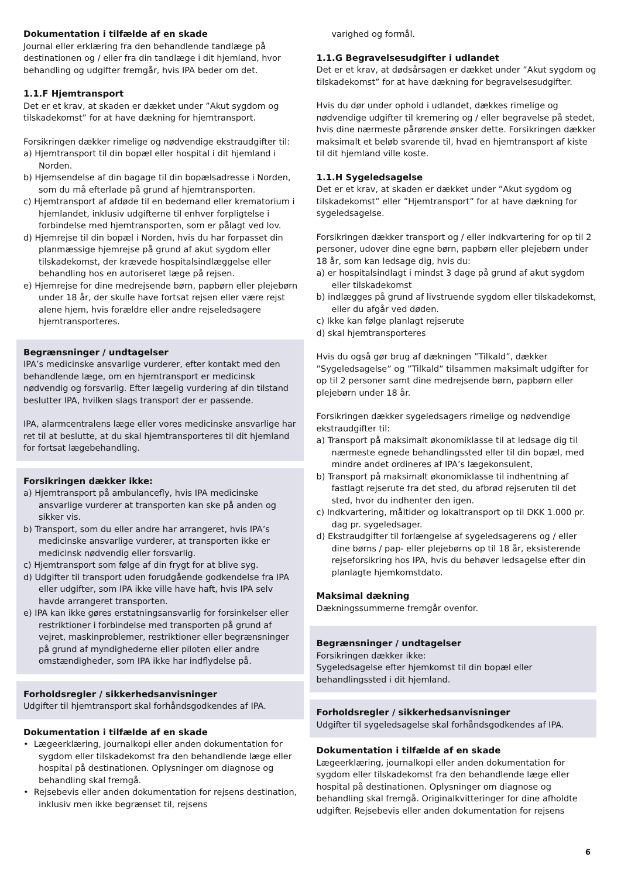Dokumentation i tilfælde af en skade
Journal eller erklæring fra den behandlende tandlæge på destinationen og / eller fra din tandlæge i dit hjemland, hvor behandling og udgifter fremgår, hvis IPA beder om det.
1.1.F Hjemtransport
Det er et krav, at skaden er dækket under ”Akut sygdom og tilskadekomst” for at have dækning for hjemtransport.
Forsikringen dækker rimelige og nødvendige ekstraudgifter til:
a) Hjemtransport til din bopæl eller hospital i dit hjemland i Norden.
b) Hjemsendelse af din bagage til din bopælsadresse i Norden, som du må efterlade på grund af hjemtransporten.
c) Hjemtransport af afdøde til en bedemand eller krematorium i hjemlandet, inklusiv udgifterne til enhver forpligtelse i forbindelse med hjemtransporten, som er pålagt ved lov.
d) Hjemrejse til din bopæl i Norden, hvis du har forpasset din planmæssige hjemrejse på grund af akut sygdom eller tilskadekomst, der krævede hospitalsindlæggelse eller behandling hos en autoriseret læge på rejsen.
e) Hjemrejse for dine medrejsende børn, papbørn eller plejebørn under 18 år, der skulle have fortsat rejsen eller være rejst alene hjem, hvis forældre eller andre rejseledsagere hjemtransporteres.
Begrænsninger / undtagelser
IPA’s medicinske ansvarlige vurderer, efter kontakt med den behandlende læge, om en hjemtransport er medicinsk nødvendig og forsvarlig. Efter lægelig vurdering af din tilstand beslutter IPA, hvilken slags transport der er passende.
IPA, alarmcentralens læge eller vores medicinske ansvarlige har ret til at beslutte, at du skal hjemtransporteres til dit hjemland for fortsat lægebehandling.
Forsikringen dækker ikke:
a) Hjemtransport på ambulancefly, hvis IPA medicinske ansvarlige vurderer at transporten kan ske på anden og sikker vis.
b) Transport, som du eller andre har arrangeret, hvis IPA’s medicinske ansvarlige vurderer, at transporten ikke er medicinsk nødvendig eller forsvarlig.
c) Hjemtransport som følge af din frygt for at blive syg.
d) Udgifter til transport uden forudgående godkendelse fra IPA eller udgifter, som IPA ikke ville have haft, hvis IPA selv havde arrangeret transporten.
e) IPA kan ikke gøres erstatningsansvarlig for forsinkelser eller restriktioner i forbindelse med transporten på grund af vejret, maskinproblemer, restriktioner eller begrænsninger på grund af myndighederne eller piloten eller andre omstændigheder, som IPA ikke har indflydelse på.
Forholdsregler / sikkerhedsanvisninger
Udgifter til hjemtransport skal forhåndsgodkendes af IPA.
Dokumentation i tilfælde af en skade
• Lægeerklæring, journalkopi eller anden dokumentation for sygdom eller tilskadekomst fra den behandlende læge eller hospital på destinationen. Oplysninger om diagnose og behandling skal fremgå.
• Rejsebevis eller anden dokumentation for rejsens destination, inklusiv men ikke begrænset til, rejsens
varighed og formål.
1.1.G Begravelsesudgifter i udlandet
Det er et krav, at dødsårsagen er dækket under ”Akut sygdom og tilskadekomst” for at have dækning for begravelsesudgifter.
Hvis du dør under ophold i udlandet, dækkes rimelige og nødvendige udgifter til kremering og / eller begravelse på stedet, hvis dine nærmeste pårørende ønsker dette. Forsikringen dækker maksimalt et beløb svarende til, hvad en hjemtransport af kiste til dit hjemland ville koste.
1.1.H Sygeledsagelse
Det er et krav, at skaden er dækket under ”Akut sygdom og tilskadekomst” eller ”Hjemtransport” for at have dækning for sygeledsagelse.
Forsikringen dækker transport og / eller indkvartering for op til 2 personer, udover dine egne børn, papbørn eller plejebørn under 18 år, som kan ledsage dig, hvis du:
a) er hospitalsindlagt i mindst 3 dage på grund af akut sygdom eller tilskadekomst
b) indlægges på grund af livstruende sygdom eller tilskadekomst, eller du afgår ved døden.
c) Ikke kan følge planlagt rejserute
d) skal hjemtransporteres
Hvis du også gør brug af dækningen ”Tilkald”, dækker ”Sygeledsagelse” og ”Tilkald” tilsammen maksimalt udgifter for op til 2 personer samt dine medrejsende børn, papbørn eller plejebørn under 18 år.
Forsikringen dækker sygeledsagers rimelige og nødvendige ekstraudgifter til:
a) Transport på maksimalt økonomiklasse til at ledsage dig til nærmeste egnede behandlingssted eller til din bopæl, med mindre andet ordineres af IPA’s lægekonsulent,
b) Transport på maksimalt økonomiklasse til indhentning af fastlagt rejserute fra det sted, du afbrød rejseruten til det sted, hvor du indhenter den igen.
c) Indkvartering, måltider og lokaltransport op til DKK 1.000 pr. dag pr. sygeledsager.
d) Ekstraudgifter til forlængelse af sygeledsagerens og / eller dine børns / pap- eller plejebørns op til 18 år, eksisterende rejseforsikring hos IPA, hvis du behøver ledsagelse efter din planlagte hjemkomstdato.
Maksimal dækning
Dækningssummerne fremgår ovenfor.
Begrænsninger / undtagelser
Forsikringen dækker ikke:
Sygeledsagelse efter hjemkomst til din bopæl eller behandlingssted i dit hjemland.
Forholdsregler / sikkerhedsanvisninger
Udgifter til sygeledsagelse skal forhåndsgodkendes af IPA.
Dokumentation i tilfælde af en skade
Lægeerklæring, journalkopi eller anden dokumentation for sygdom eller tilskadekomst fra den behandlende læge eller hospital på destinationen. Oplysninger om diagnose og behandling skal fremgå. Originalkvitteringer for dine afholdte udgifter. Rejsebevis eller anden dokumentation for rejsens
6